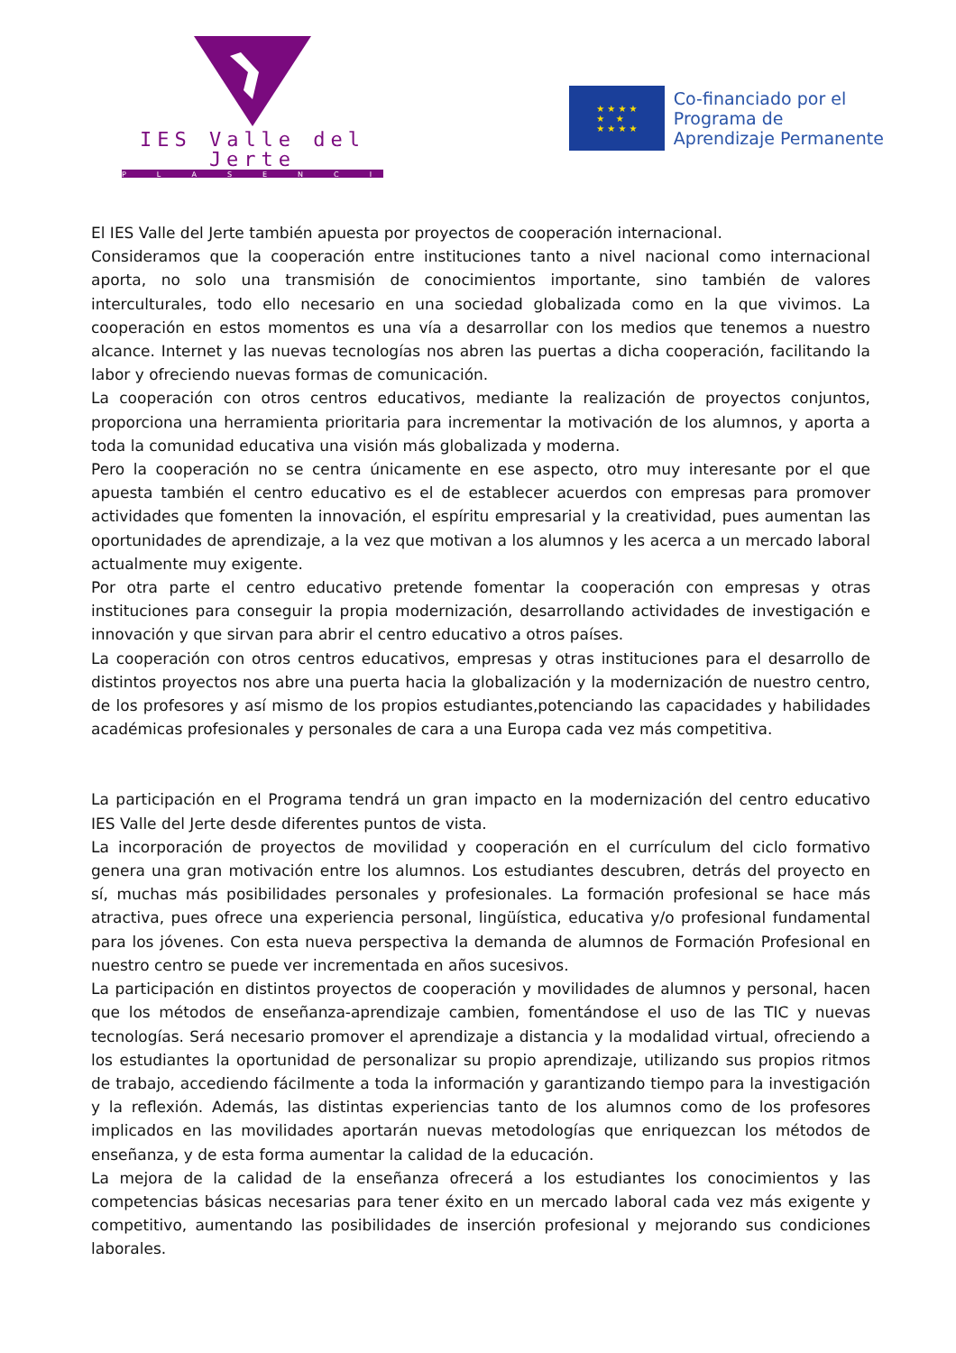IES Valle del Jerte
PLASENCIA
★ ★ ★ ★
★ ★
★ ★ ★ ★
Co-financiado por el
Programa de
Aprendizaje Permanente
El IES Valle del Jerte también apuesta por proyectos de cooperación internacional.
Consideramos que la cooperación entre instituciones tanto a nivel nacional como internacional aporta, no solo una transmisión de conocimientos importante, sino también de valores interculturales, todo ello necesario en una sociedad globalizada como en la que vivimos. La cooperación en estos momentos es una vía a desarrollar con los medios que tenemos a nuestro alcance. Internet y las nuevas tecnologías nos abren las puertas a dicha cooperación, facilitando la labor y ofreciendo nuevas formas de comunicación.
La cooperación con otros centros educativos, mediante la realización de proyectos conjuntos, proporciona una herramienta prioritaria para incrementar la motivación de los alumnos, y aporta a toda la comunidad educativa una visión más globalizada y moderna.
Pero la cooperación no se centra únicamente en ese aspecto, otro muy interesante por el que apuesta también el centro educativo es el de establecer acuerdos con empresas para promover actividades que fomenten la innovación, el espíritu empresarial y la creatividad, pues aumentan las oportunidades de aprendizaje, a la vez que motivan a los alumnos y les acerca a un mercado laboral actualmente muy exigente.
Por otra parte el centro educativo pretende fomentar la cooperación con empresas y otras instituciones para conseguir la propia modernización, desarrollando actividades de investigación e innovación y que sirvan para abrir el centro educativo a otros países.
La cooperación con otros centros educativos, empresas y otras instituciones para el desarrollo de distintos proyectos nos abre una puerta hacia la globalización y la modernización de nuestro centro, de los profesores y así mismo de los propios estudiantes,potenciando las capacidades y habilidades académicas profesionales y personales de cara a una Europa cada vez más competitiva.
La participación en el Programa tendrá un gran impacto en la modernización del centro educativo IES Valle del Jerte desde diferentes puntos de vista.
La incorporación de proyectos de movilidad y cooperación en el currículum del ciclo formativo genera una gran motivación entre los alumnos. Los estudiantes descubren, detrás del proyecto en sí, muchas más posibilidades personales y profesionales. La formación profesional se hace más atractiva, pues ofrece una experiencia personal, lingüística, educativa y/o profesional fundamental para los jóvenes. Con esta nueva perspectiva la demanda de alumnos de Formación Profesional en nuestro centro se puede ver incrementada en años sucesivos.
La participación en distintos proyectos de cooperación y movilidades de alumnos y personal, hacen que los métodos de enseñanza-aprendizaje cambien, fomentándose el uso de las TIC y nuevas tecnologías. Será necesario promover el aprendizaje a distancia y la modalidad virtual, ofreciendo a los estudiantes la oportunidad de personalizar su propio aprendizaje, utilizando sus propios ritmos de trabajo, accediendo fácilmente a toda la información y garantizando tiempo para la investigación y la reflexión. Además, las distintas experiencias tanto de los alumnos como de los profesores implicados en las movilidades aportarán nuevas metodologías que enriquezcan los métodos de enseñanza, y de esta forma aumentar la calidad de la educación.
La mejora de la calidad de la enseñanza ofrecerá a los estudiantes los conocimientos y las competencias básicas necesarias para tener éxito en un mercado laboral cada vez más exigente y competitivo, aumentando las posibilidades de inserción profesional y mejorando sus condiciones laborales.